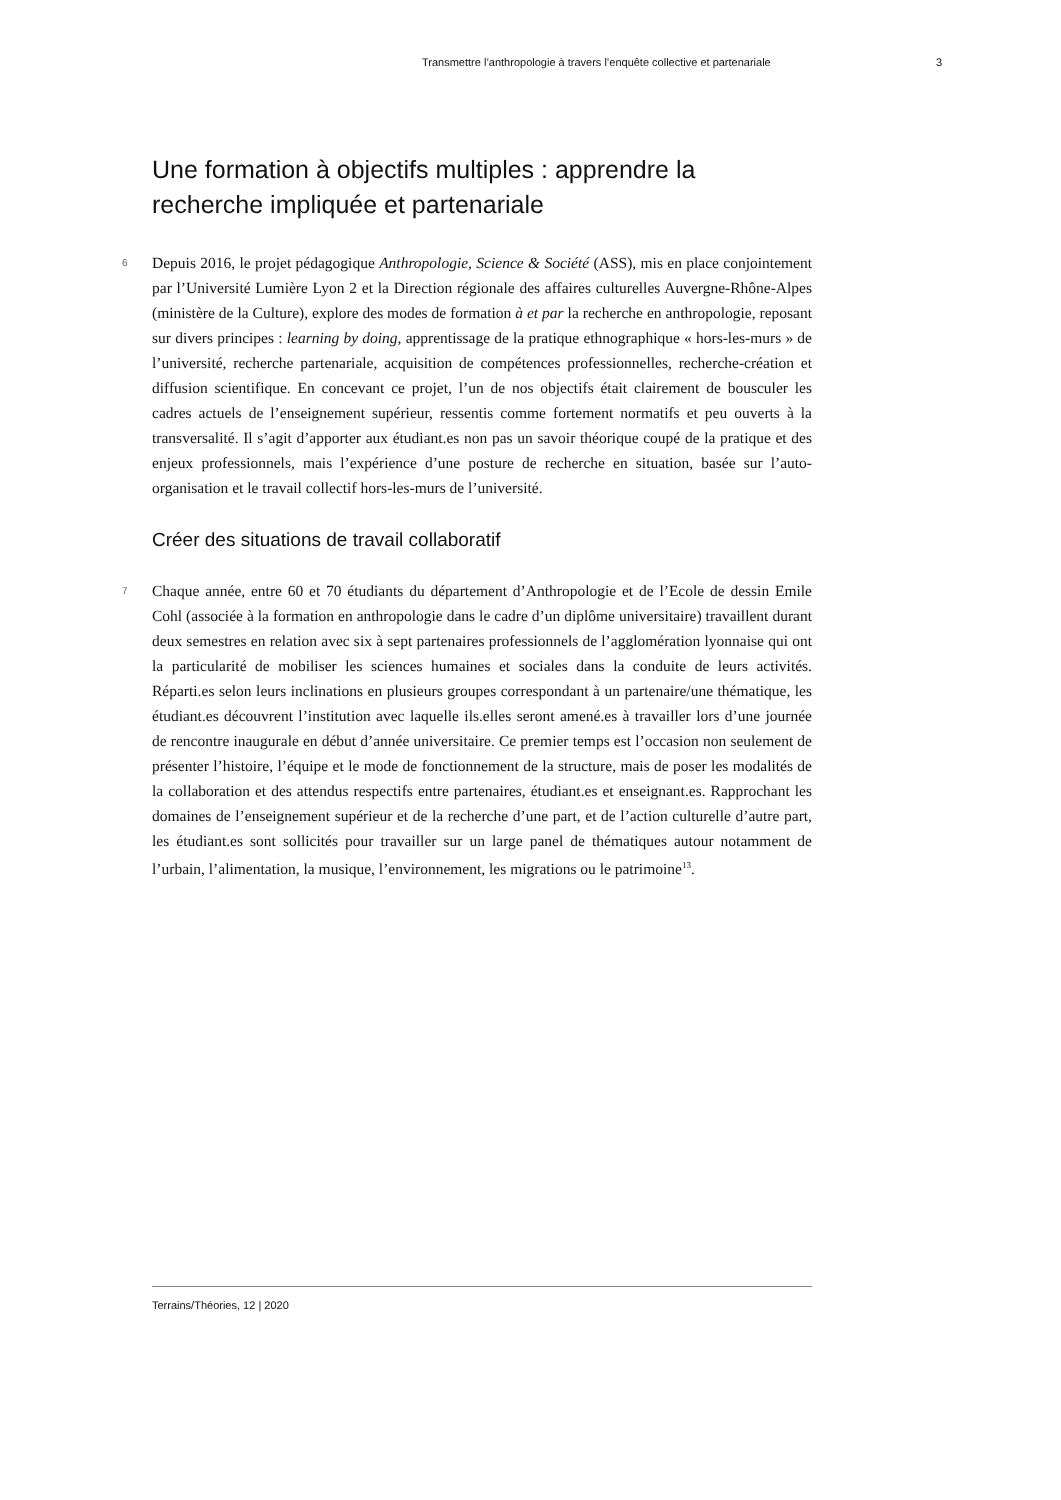Transmettre l’anthropologie à travers l’enquête collective et partenariale 3
Une formation à objectifs multiples : apprendre la recherche impliquée et partenariale
6 Depuis 2016, le projet pédagogique Anthropologie, Science & Société (ASS), mis en place conjointement par l’Université Lumière Lyon 2 et la Direction régionale des affaires culturelles Auvergne-Rhône-Alpes (ministère de la Culture), explore des modes de formation à et par la recherche en anthropologie, reposant sur divers principes : learning by doing, apprentissage de la pratique ethnographique « hors-les-murs » de l’université, recherche partenariale, acquisition de compétences professionnelles, recherche-création et diffusion scientifique. En concevant ce projet, l’un de nos objectifs était clairement de bousculer les cadres actuels de l’enseignement supérieur, ressentis comme fortement normatifs et peu ouverts à la transversalité. Il s’agit d’apporter aux étudiant.es non pas un savoir théorique coupé de la pratique et des enjeux professionnels, mais l’expérience d’une posture de recherche en situation, basée sur l’auto-organisation et le travail collectif hors-les-murs de l’université.
Créer des situations de travail collaboratif
7 Chaque année, entre 60 et 70 étudiants du département d’Anthropologie et de l’Ecole de dessin Emile Cohl (associée à la formation en anthropologie dans le cadre d’un diplôme universitaire) travaillent durant deux semestres en relation avec six à sept partenaires professionnels de l’agglomération lyonnaise qui ont la particularité de mobiliser les sciences humaines et sociales dans la conduite de leurs activités. Réparti.es selon leurs inclinations en plusieurs groupes correspondant à un partenaire/une thématique, les étudiant.es découvrent l’institution avec laquelle ils.elles seront amené.es à travailler lors d’une journée de rencontre inaugurale en début d’année universitaire. Ce premier temps est l’occasion non seulement de présenter l’histoire, l’équipe et le mode de fonctionnement de la structure, mais de poser les modalités de la collaboration et des attendus respectifs entre partenaires, étudiant.es et enseignant.es. Rapprochant les domaines de l’enseignement supérieur et de la recherche d’une part, et de l’action culturelle d’autre part, les étudiant.es sont sollicités pour travailler sur un large panel de thématiques autour notamment de l’urbain, l’alimentation, la musique, l’environnement, les migrations ou le patrimoine<sup>13</sup>.
Terrains/Théories, 12 | 2020